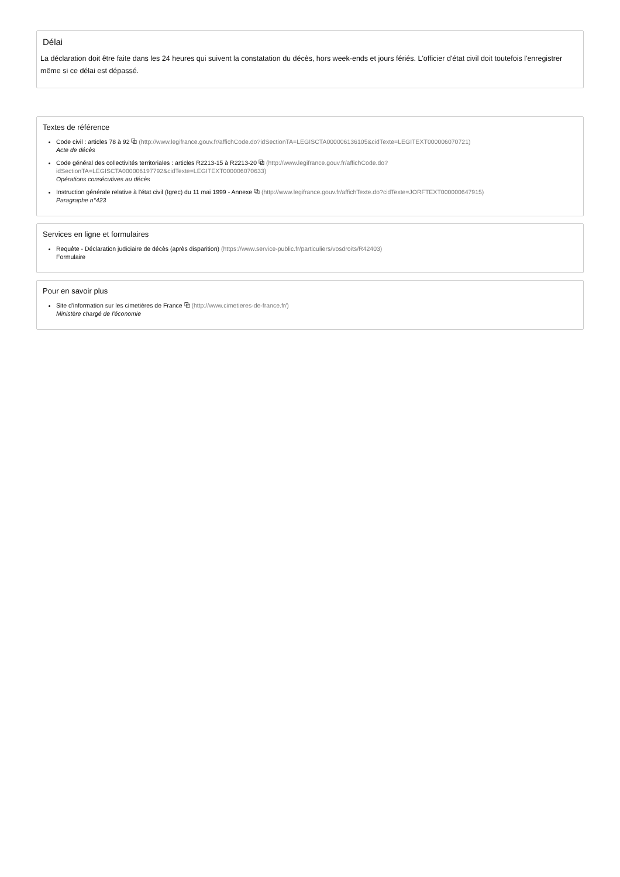Délai
La déclaration doit être faite dans les 24 heures qui suivent la constatation du décès, hors week-ends et jours fériés. L'officier d'état civil doit toutefois l'enregistrer même si ce délai est dépassé.
Textes de référence
Code civil : articles 78 à 92 ⧉ (http://www.legifrance.gouv.fr/affichCode.do?idSectionTA=LEGISCTA000006136105&cidTexte=LEGITEXT000006070721)
Acte de décès
Code général des collectivités territoriales : articles R2213-15 à R2213-20 ⧉ (http://www.legifrance.gouv.fr/affichCode.do? idSectionTA=LEGISCTA000006197792&cidTexte=LEGITEXT000006070633)
Opérations consécutives au décès
Instruction générale relative à l'état civil (Igrec) du 11 mai 1999 - Annexe ⧉ (http://www.legifrance.gouv.fr/affichTexte.do?cidTexte=JORFTEXT000000647915)
Paragraphe n°423
Services en ligne et formulaires
Requête - Déclaration judiciaire de décès (après disparition) (https://www.service-public.fr/particuliers/vosdroits/R42403)
Formulaire
Pour en savoir plus
Site d'information sur les cimetières de France ⧉ (http://www.cimetieres-de-france.fr/)
Ministère chargé de l'économie